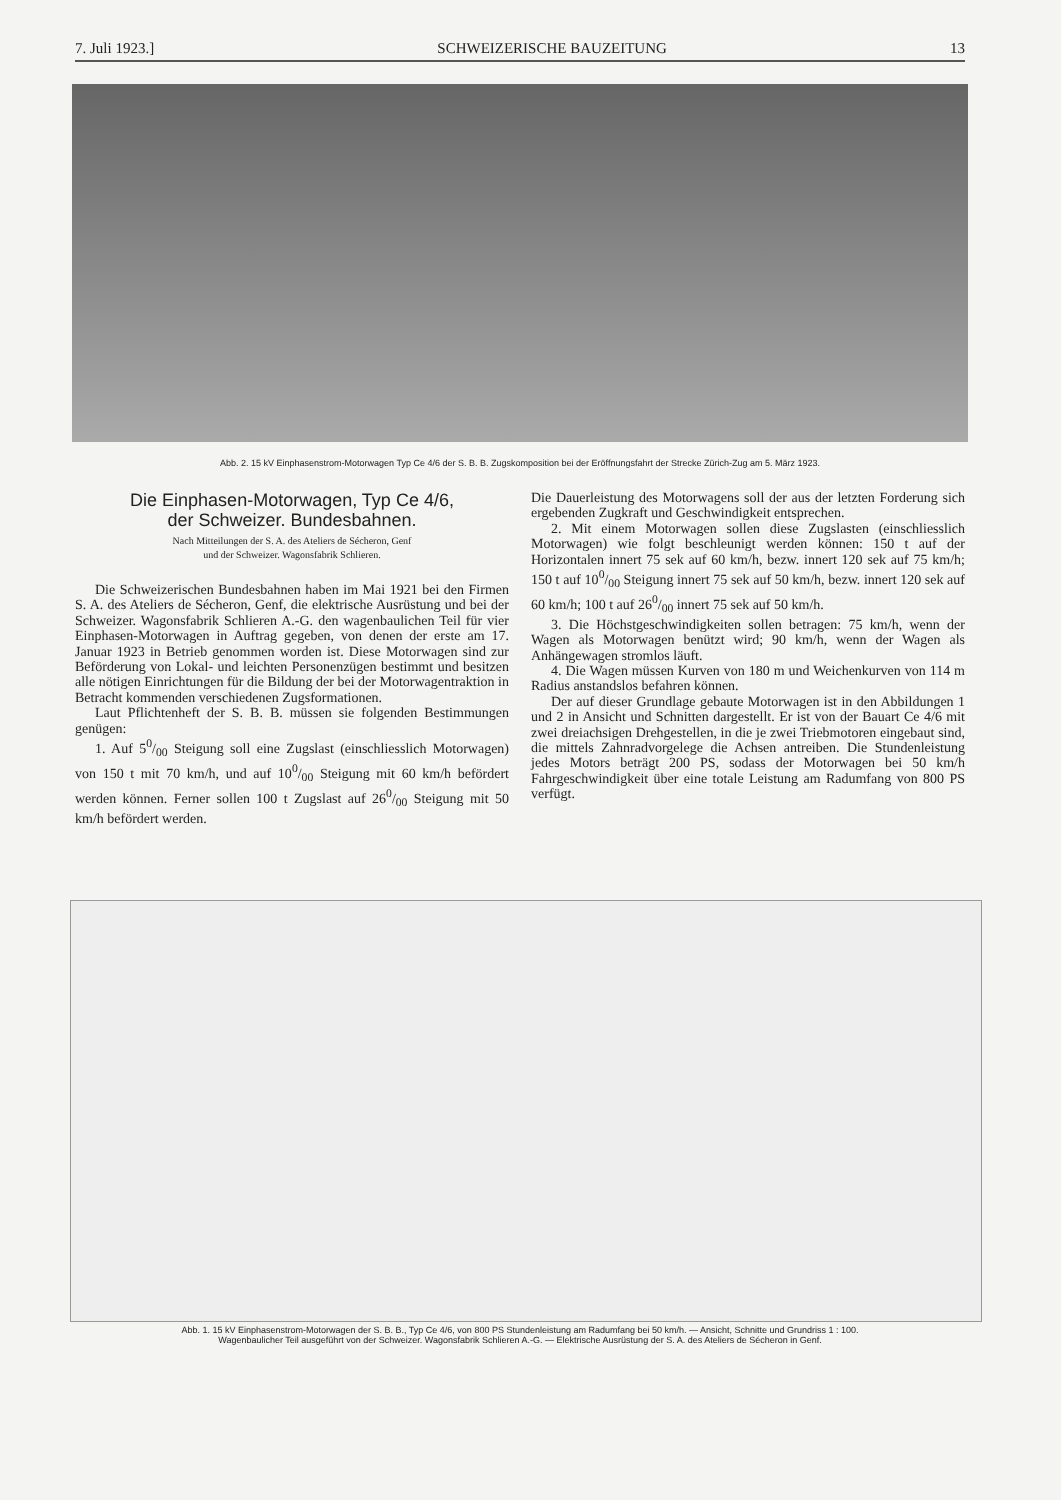7. Juli 1923.] SCHWEIZERISCHE BAUZEITUNG 13
Abb. 2. 15 kV Einphasenstrom-Motorwagen Typ Ce 4/6 der S. B. B. Zugskomposition bei der Eröffnungsfahrt der Strecke Zürich-Zug am 5. März 1923.
Die Einphasen-Motorwagen, Typ Ce 4/6,
der Schweizer. Bundesbahnen.
Nach Mitteilungen der S. A. des Ateliers de Sécheron, Genf
und der Schweizer. Wagonsfabrik Schlieren.
Die Schweizerischen Bundesbahnen haben im Mai 1921 bei den Firmen S. A. des Ateliers de Sécheron, Genf, die elektrische Ausrüstung und bei der Schweizer. Wagonsfabrik Schlieren A.-G. den wagenbaulichen Teil für vier Einphasen-Motorwagen in Auftrag gegeben, von denen der erste am 17. Januar 1923 in Betrieb genommen worden ist. Diese Motorwagen sind zur Beförderung von Lokal- und leichten Personenzügen bestimmt und besitzen alle nötigen Einrichtungen für die Bildung der bei der Motorwagentraktion in Betracht kommenden verschiedenen Zugsformationen.
Laut Pflichtenheft der S. B. B. müssen sie folgenden Bestimmungen genügen:
1. Auf 50/00 Steigung soll eine Zugslast (einschliesslich Motorwagen) von 150 t mit 70 km/h, und auf 100/00 Steigung mit 60 km/h befördert werden können. Ferner sollen 100 t Zugslast auf 260/00 Steigung mit 50 km/h befördert werden.
Die Dauerleistung des Motorwagens soll der aus der letzten Forderung sich ergebenden Zugkraft und Geschwindigkeit entsprechen.
2. Mit einem Motorwagen sollen diese Zugslasten (einschliesslich Motorwagen) wie folgt beschleunigt werden können: 150 t auf der Horizontalen innert 75 sek auf 60 km/h, bezw. innert 120 sek auf 75 km/h; 150 t auf 100/00 Steigung innert 75 sek auf 50 km/h, bezw. innert 120 sek auf 60 km/h; 100 t auf 260/00 innert 75 sek auf 50 km/h.
3. Die Höchstgeschwindigkeiten sollen betragen: 75 km/h, wenn der Wagen als Motorwagen benützt wird; 90 km/h, wenn der Wagen als Anhängewagen stromlos läuft.
4. Die Wagen müssen Kurven von 180 m und Weichenkurven von 114 m Radius anstandslos befahren können.
Der auf dieser Grundlage gebaute Motorwagen ist in den Abbildungen 1 und 2 in Ansicht und Schnitten dargestellt. Er ist von der Bauart Ce 4/6 mit zwei dreiachsigen Drehgestellen, in die je zwei Triebmotoren eingebaut sind, die mittels Zahnradvorgelege die Achsen antreiben. Die Stundenleistung jedes Motors beträgt 200 PS, sodass der Motorwagen bei 50 km/h Fahrgeschwindigkeit über eine totale Leistung am Radumfang von 800 PS verfügt.
Abb. 1. 15 kV Einphasenstrom-Motorwagen der S. B. B., Typ Ce 4/6, von 800 PS Stundenleistung am Radumfang bei 50 km/h. — Ansicht, Schnitte und Grundriss 1 : 100.
Wagenbaulicher Teil ausgeführt von der Schweizer. Wagonsfabrik Schlieren A.-G. — Elektrische Ausrüstung der S. A. des Ateliers de Sécheron in Genf.